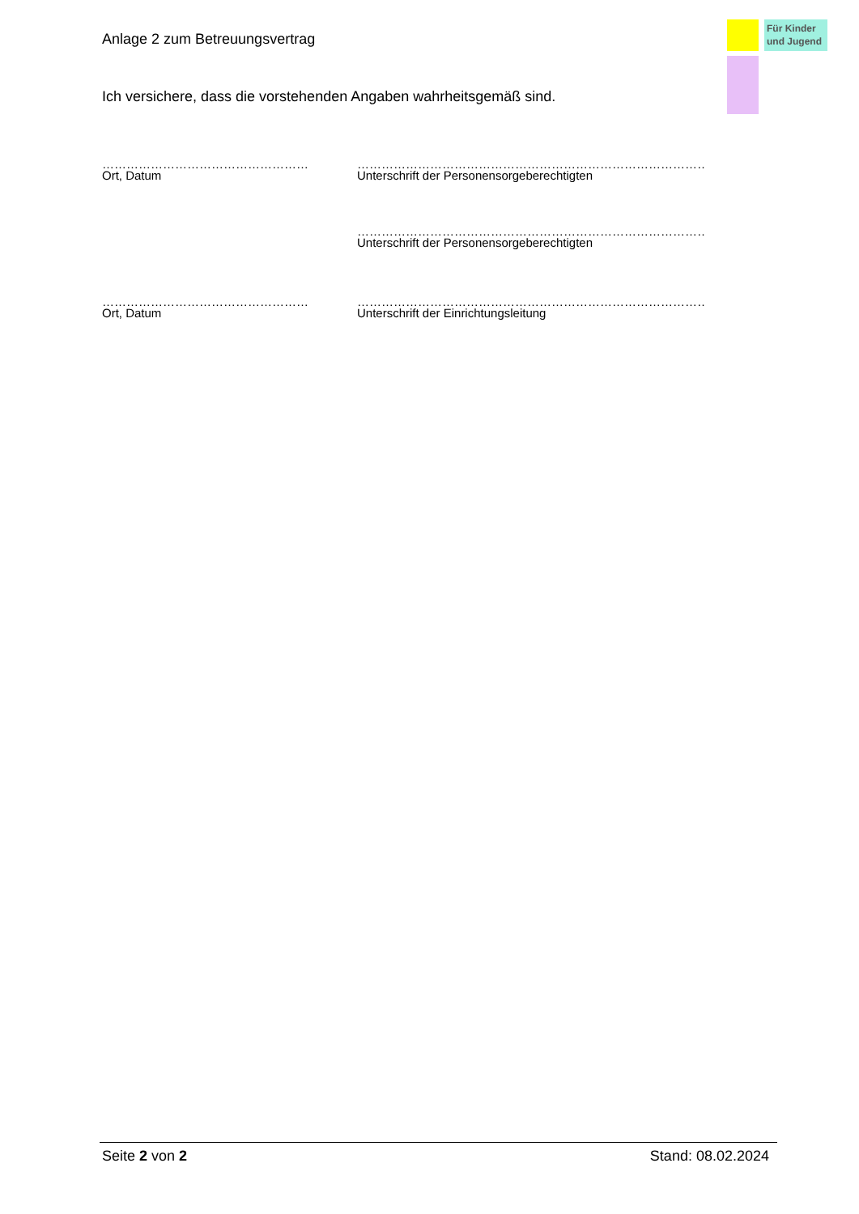Anlage 2 zum Betreuungsvertrag
Für Kinder und Jugend
Ich versichere, dass die vorstehenden Angaben wahrheitsgemäß sind.
……………………………………………
Ort, Datum
…………………………………………………………………………………
Unterschrift der Personensorgeberechtigten
…………………………………………………………………………………
Unterschrift der Personensorgeberechtigten
……………………………………………
Ort, Datum
…………………………………………………………………………………
Unterschrift der Einrichtungsleitung
Seite 2 von 2 Stand: 08.02.2024